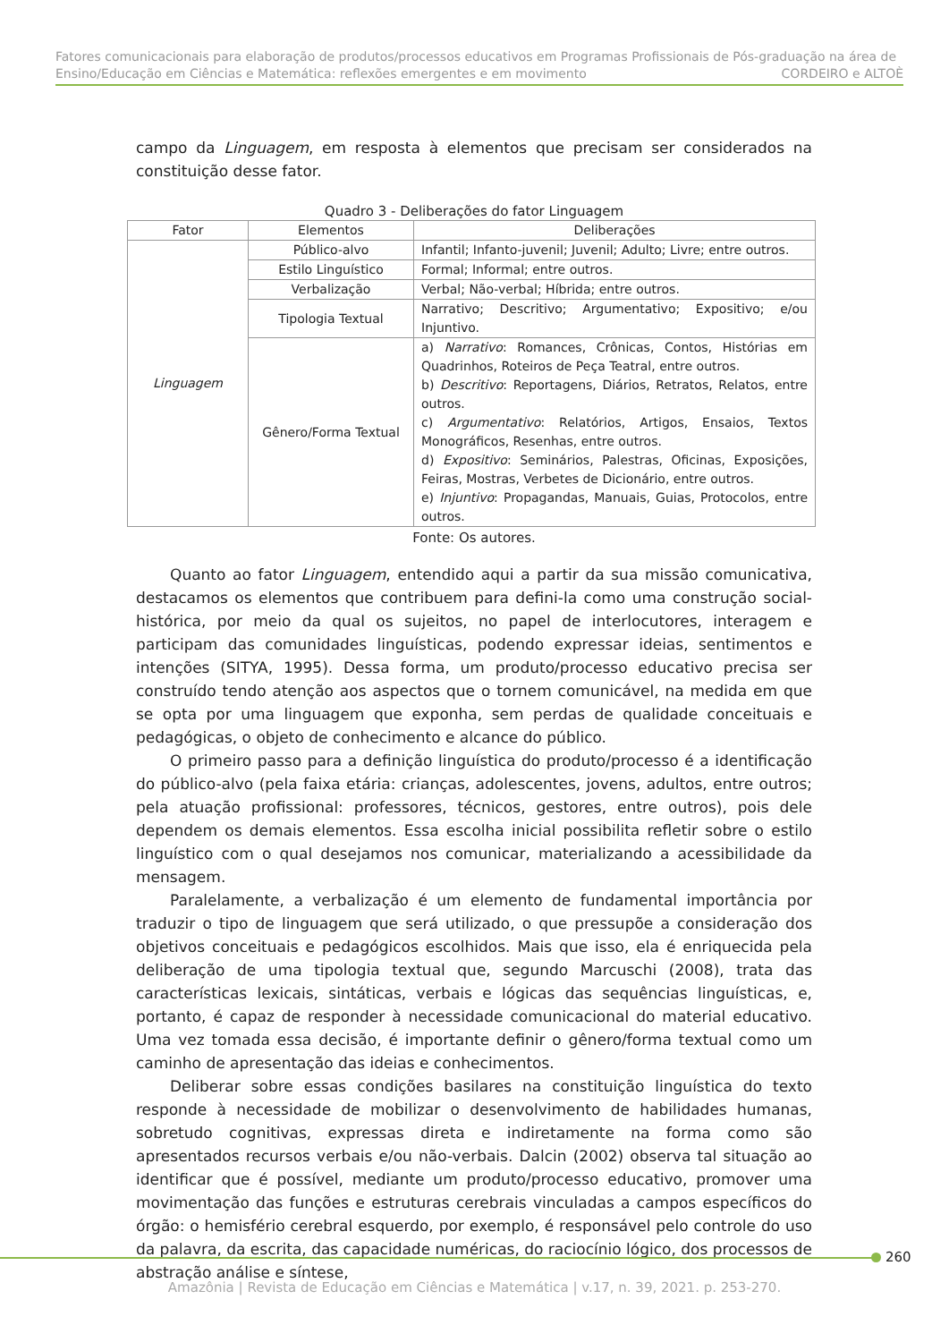Fatores comunicacionais para elaboração de produtos/processos educativos em Programas Profissionais de Pós-graduação na área de Ensino/Educação em Ciências e Matemática: reflexões emergentes e em movimento CORDEIRO e ALTOÈ
campo da Linguagem, em resposta à elementos que precisam ser considerados na constituição desse fator.
Quadro 3 - Deliberações do fator Linguagem
| Fator | Elementos | Deliberações |
| --- | --- | --- |
| Linguagem | Público-alvo | Infantil; Infanto-juvenil; Juvenil; Adulto; Livre; entre outros. |
| | Estilo Linguístico | Formal; Informal; entre outros. |
| | Verbalização | Verbal; Não-verbal; Híbrida; entre outros. |
| | Tipologia Textual | Narrativo; Descritivo; Argumentativo; Expositivo; e/ou Injuntivo. |
| | Gênero/Forma Textual | a) Narrativo : Romances, Crônicas, Contos, Histórias em Quadrinhos, Roteiros de Peça Teatral, entre outros. b) Descritivo : Reportagens, Diários, Retratos, Relatos, entre outros. c) Argumentativo : Relatórios, Artigos, Ensaios, Textos Monográficos, Resenhas, entre outros. d) Expositivo : Seminários, Palestras, Oficinas, Exposições, Feiras, Mostras, Verbetes de Dicionário, entre outros. e) Injuntivo : Propagandas, Manuais, Guias, Protocolos, entre outros. |
Fonte: Os autores.
Quanto ao fator Linguagem, entendido aqui a partir da sua missão comunicativa, destacamos os elementos que contribuem para defini-la como uma construção social-histórica, por meio da qual os sujeitos, no papel de interlocutores, interagem e participam das comunidades linguísticas, podendo expressar ideias, sentimentos e intenções (SITYA, 1995). Dessa forma, um produto/processo educativo precisa ser construído tendo atenção aos aspectos que o tornem comunicável, na medida em que se opta por uma linguagem que exponha, sem perdas de qualidade conceituais e pedagógicas, o objeto de conhecimento e alcance do público.
O primeiro passo para a definição linguística do produto/processo é a identificação do público-alvo (pela faixa etária: crianças, adolescentes, jovens, adultos, entre outros; pela atuação profissional: professores, técnicos, gestores, entre outros), pois dele dependem os demais elementos. Essa escolha inicial possibilita refletir sobre o estilo linguístico com o qual desejamos nos comunicar, materializando a acessibilidade da mensagem.
Paralelamente, a verbalização é um elemento de fundamental importância por traduzir o tipo de linguagem que será utilizado, o que pressupõe a consideração dos objetivos conceituais e pedagógicos escolhidos. Mais que isso, ela é enriquecida pela deliberação de uma tipologia textual que, segundo Marcuschi (2008), trata das características lexicais, sintáticas, verbais e lógicas das sequências linguísticas, e, portanto, é capaz de responder à necessidade comunicacional do material educativo. Uma vez tomada essa decisão, é importante definir o gênero/forma textual como um caminho de apresentação das ideias e conhecimentos.
Deliberar sobre essas condições basilares na constituição linguística do texto responde à necessidade de mobilizar o desenvolvimento de habilidades humanas, sobretudo cognitivas, expressas direta e indiretamente na forma como são apresentados recursos verbais e/ou não-verbais. Dalcin (2002) observa tal situação ao identificar que é possível, mediante um produto/processo educativo, promover uma movimentação das funções e estruturas cerebrais vinculadas a campos específicos do órgão: o hemisfério cerebral esquerdo, por exemplo, é responsável pelo controle do uso da palavra, da escrita, das capacidade numéricas, do raciocínio lógico, dos processos de abstração análise e síntese,
260
Amazônia | Revista de Educação em Ciências e Matemática | v.17, n. 39, 2021. p. 253-270.